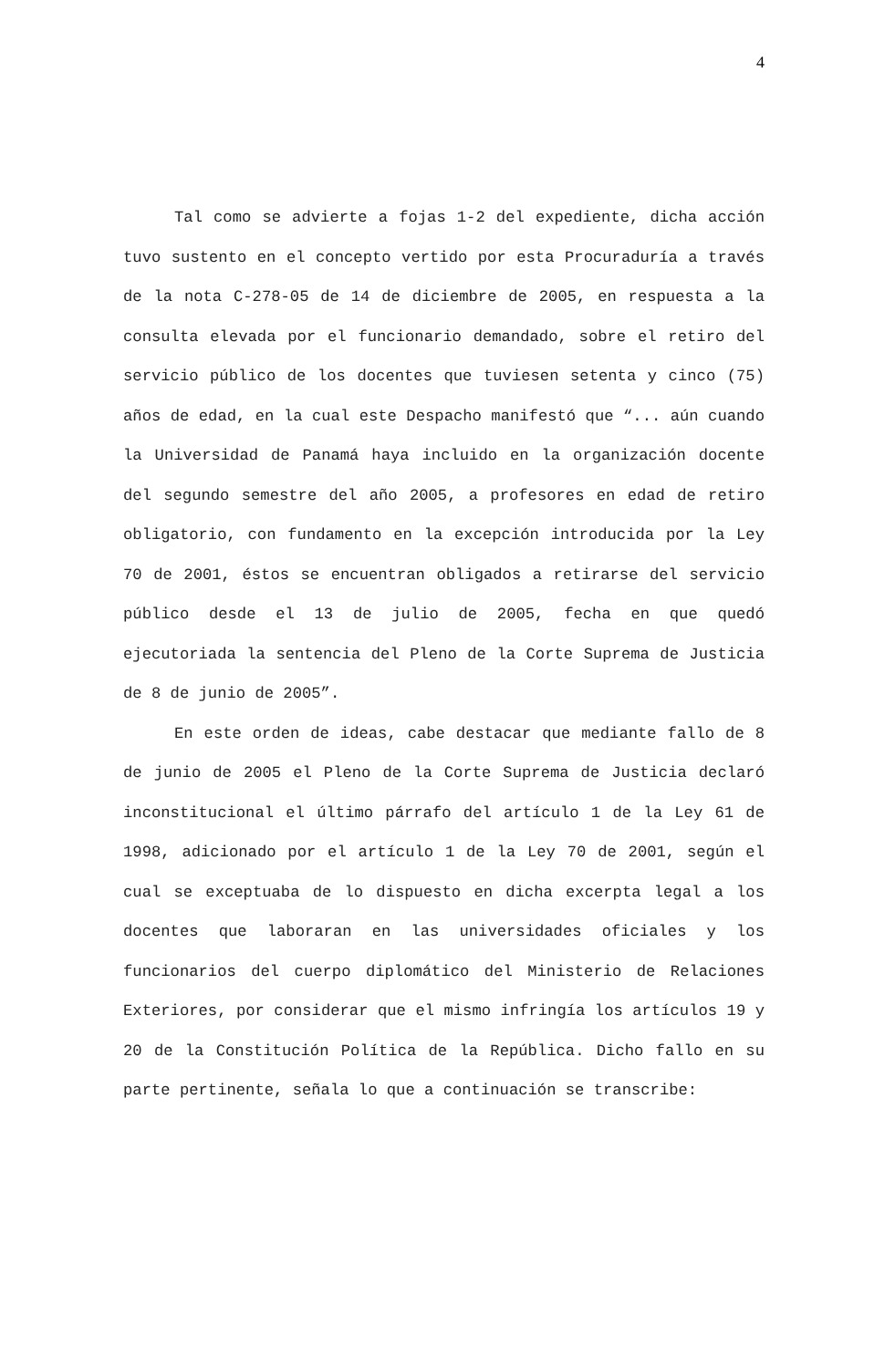4
Tal como se advierte a fojas 1-2 del expediente, dicha acción tuvo sustento en el concepto vertido por esta Procuraduría a través de la nota C-278-05 de 14 de diciembre de 2005, en respuesta a la consulta elevada por el funcionario demandado, sobre el retiro del servicio público de los docentes que tuviesen setenta y cinco (75) años de edad, en la cual este Despacho manifestó que “... aún cuando la Universidad de Panamá haya incluido en la organización docente del segundo semestre del año 2005, a profesores en edad de retiro obligatorio, con fundamento en la excepción introducida por la Ley 70 de 2001, éstos se encuentran obligados a retirarse del servicio público desde el 13 de julio de 2005, fecha en que quedó ejecutoriada la sentencia del Pleno de la Corte Suprema de Justicia de 8 de junio de 2005”.
En este orden de ideas, cabe destacar que mediante fallo de 8 de junio de 2005 el Pleno de la Corte Suprema de Justicia declaró inconstitucional el último párrafo del artículo 1 de la Ley 61 de 1998, adicionado por el artículo 1 de la Ley 70 de 2001, según el cual se exceptuaba de lo dispuesto en dicha excerpta legal a los docentes que laboraran en las universidades oficiales y los funcionarios del cuerpo diplomático del Ministerio de Relaciones Exteriores, por considerar que el mismo infringía los artículos 19 y 20 de la Constitución Política de la República. Dicho fallo en su parte pertinente, señala lo que a continuación se transcribe: